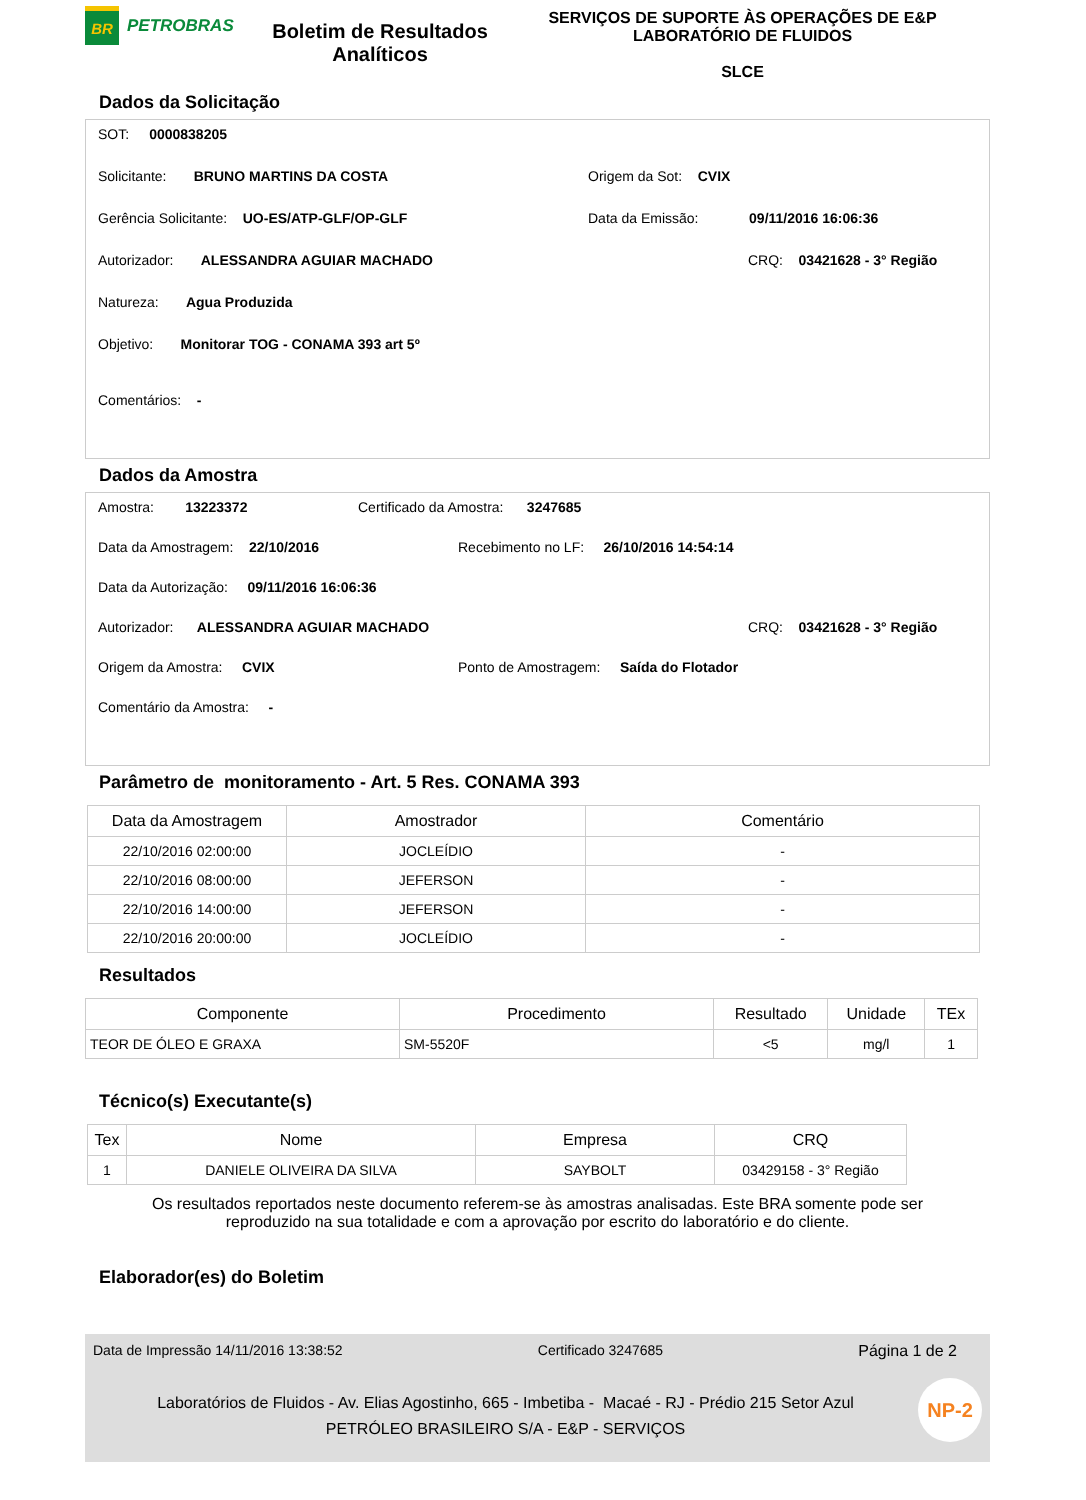BR
PETROBRAS
Boletim de Resultados Analíticos
SERVIÇOS DE SUPORTE ÀS OPERAÇÕES DE E&P
LABORATÓRIO DE FLUIDOS
SLCE
Dados da Solicitação
SOT: 0000838205
Solicitante: BRUNO MARTINS DA COSTA Origem da Sot: CVIX
Gerência Solicitante: UO-ES/ATP-GLF/OP-GLF Data da Emissão: 09/11/2016 16:06:36
Autorizador: ALESSANDRA AGUIAR MACHADO CRQ: 03421628 - 3° Região
Natureza: Agua Produzida
Objetivo: Monitorar TOG - CONAMA 393 art 5º
Comentários: -
Dados da Amostra
Amostra: 13223372 Certificado da Amostra: 3247685
Data da Amostragem: 22/10/2016 Recebimento no LF: 26/10/2016 14:54:14
Data da Autorização: 09/11/2016 16:06:36
Autorizador: ALESSANDRA AGUIAR MACHADO CRQ: 03421628 - 3° Região
Origem da Amostra: CVIX Ponto de Amostragem: Saída do Flotador
Comentário da Amostra: -
Parâmetro de monitoramento - Art. 5 Res. CONAMA 393
| Data da Amostragem | Amostrador | Comentário |
| --- | --- | --- |
| 22/10/2016 02:00:00 | JOCLEÍDIO | - |
| 22/10/2016 08:00:00 | JEFERSON | - |
| 22/10/2016 14:00:00 | JEFERSON | - |
| 22/10/2016 20:00:00 | JOCLEÍDIO | - |
Resultados
| Componente | Procedimento | Resultado | Unidade | TEx |
| --- | --- | --- | --- | --- |
| TEOR DE ÓLEO E GRAXA | SM-5520F | <5 | mg/l | 1 |
Técnico(s) Executante(s)
| Tex | Nome | Empresa | CRQ |
| --- | --- | --- | --- |
| 1 | DANIELE OLIVEIRA DA SILVA | SAYBOLT | 03429158 - 3° Região |
Os resultados reportados neste documento referem-se às amostras analisadas. Este BRA somente pode ser
reproduzido na sua totalidade e com a aprovação por escrito do laboratório e do cliente.
Elaborador(es) do Boletim
Data de Impressão 14/11/2016 13:38:52 Certificado 3247685 Página 1 de 2
NP-2
Laboratórios de Fluidos - Av. Elias Agostinho, 665 - Imbetiba - Macaé - RJ - Prédio 215 Setor Azul
PETRÓLEO BRASILEIRO S/A - E&P - SERVIÇOS